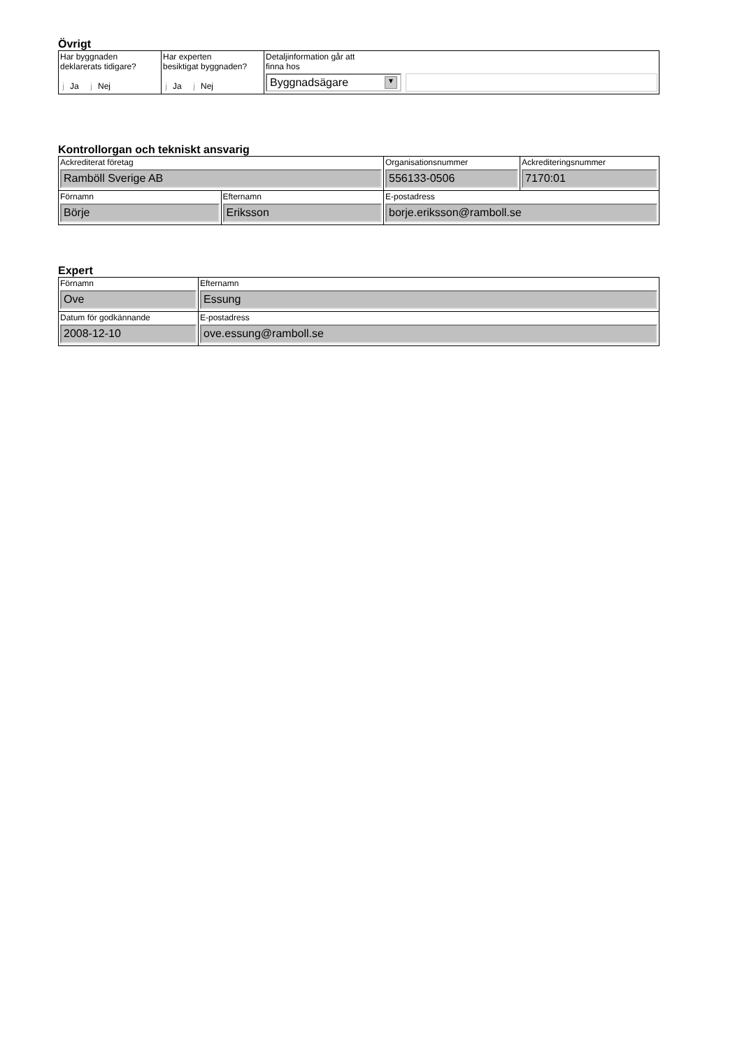Övrigt
| Har byggnaden deklarerats tidigare? j Ja j Nej | Har experten besiktigat byggnaden? j Ja j Nej | Detaljinformation går att finna hos Byggnadsägare ▼ |
Kontrollorgan och tekniskt ansvarig
| Ackrediterat företag Ramböll Sverige AB | | Organisationsnummer 556133-0506 | Ackrediteringsnummer 7170:01 |
| Förnamn Börje | Efternamn Eriksson | E-postadress borje.eriksson@ramboll.se | |
Expert
| Förnamn Ove | Efternamn Essung |
| Datum för godkännande 2008-12-10 | E-postadress ove.essung@ramboll.se |